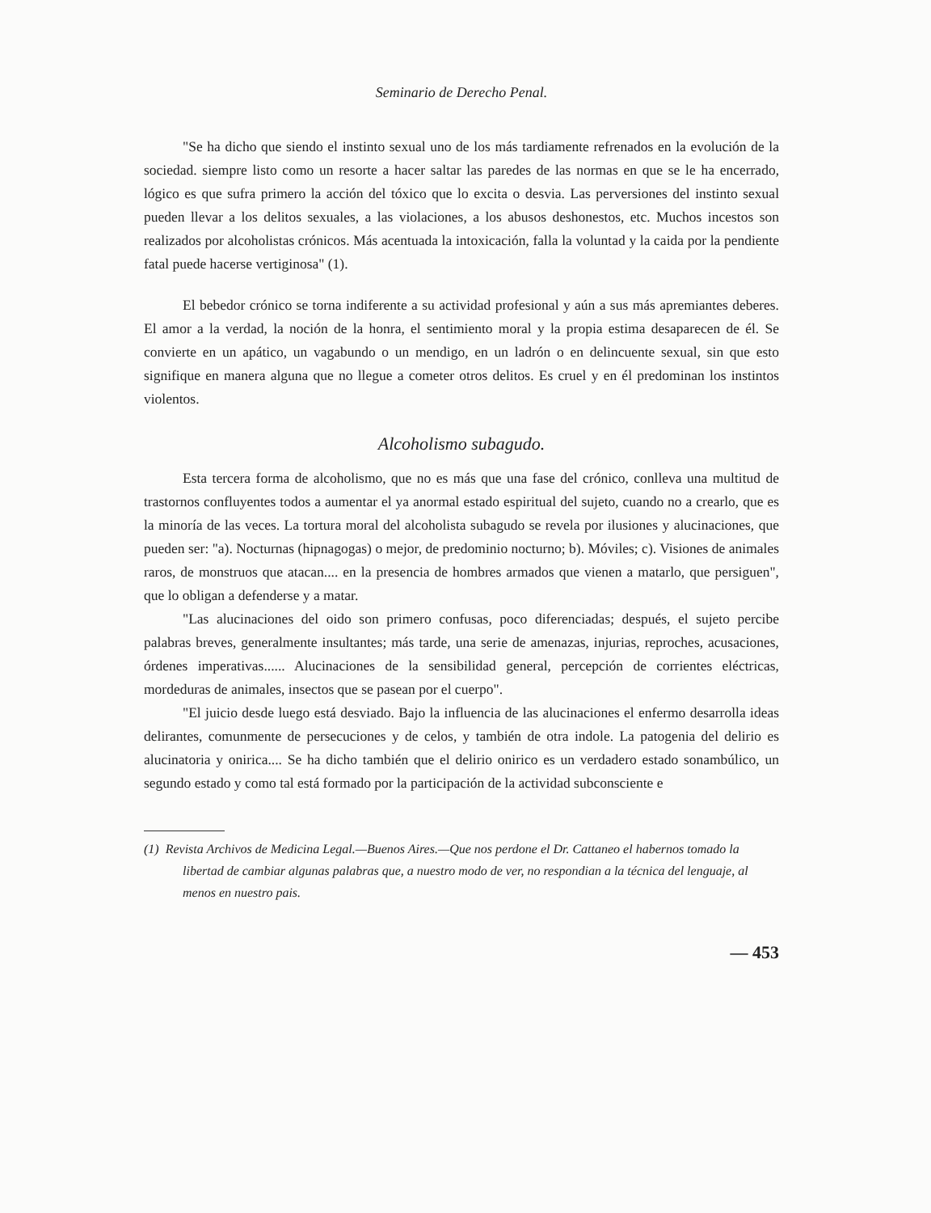Seminario de Derecho Penal.
"Se ha dicho que siendo el instinto sexual uno de los más tardiamente refrenados en la evolución de la sociedad. siempre listo como un resorte a hacer saltar las paredes de las normas en que se le ha encerrado, lógico es que sufra primero la acción del tóxico que lo excita o desvia. Las perversiones del instinto sexual pueden llevar a los delitos sexuales, a las violaciones, a los abusos deshonestos, etc. Muchos incestos son realizados por alcoholistas crónicos. Más acentuada la intoxicación, falla la voluntad y la caida por la pendiente fatal puede hacerse vertiginosa" (1).
El bebedor crónico se torna indiferente a su actividad profesional y aún a sus más apremiantes deberes. El amor a la verdad, la noción de la honra, el sentimiento moral y la propia estima desaparecen de él. Se convierte en un apático, un vagabundo o un mendigo, en un ladrón o en delincuente sexual, sin que esto signifique en manera alguna que no llegue a cometer otros delitos. Es cruel y en él predominan los instintos violentos.
Alcoholismo subagudo.
Esta tercera forma de alcoholismo, que no es más que una fase del crónico, conlleva una multitud de trastornos confluyentes todos a aumentar el ya anormal estado espiritual del sujeto, cuando no a crearlo, que es la minoría de las veces. La tortura moral del alcoholista subagudo se revela por ilusiones y alucinaciones, que pueden ser: "a). Nocturnas (hipnagogas) o mejor, de predominio nocturno; b). Móviles; c). Visiones de animales raros, de monstruos que atacan.... en la presencia de hombres armados que vienen a matarlo, que persiguen", que lo obligan a defenderse y a matar.
"Las alucinaciones del oido son primero confusas, poco diferenciadas; después, el sujeto percibe palabras breves, generalmente insultantes; más tarde, una serie de amenazas, injurias, reproches, acusaciones, órdenes imperativas...... Alucinaciones de la sensibilidad general, percepción de corrientes eléctricas, mordeduras de animales, insectos que se pasean por el cuerpo".
"El juicio desde luego está desviado. Bajo la influencia de las alucinaciones el enfermo desarrolla ideas delirantes, comunmente de persecuciones y de celos, y también de otra indole. La patogenia del delirio es alucinatoria y onirica.... Se ha dicho también que el delirio onirico es un verdadero estado sonambúlico, un segundo estado y como tal está formado por la participación de la actividad subconsciente e
(1) Revista Archivos de Medicina Legal.—Buenos Aires.—Que nos perdone el Dr. Cattaneo el habernos tomado la libertad de cambiar algunas palabras que, a nuestro modo de ver, no respondian a la técnica del lenguaje, al menos en nuestro pais.
— 453